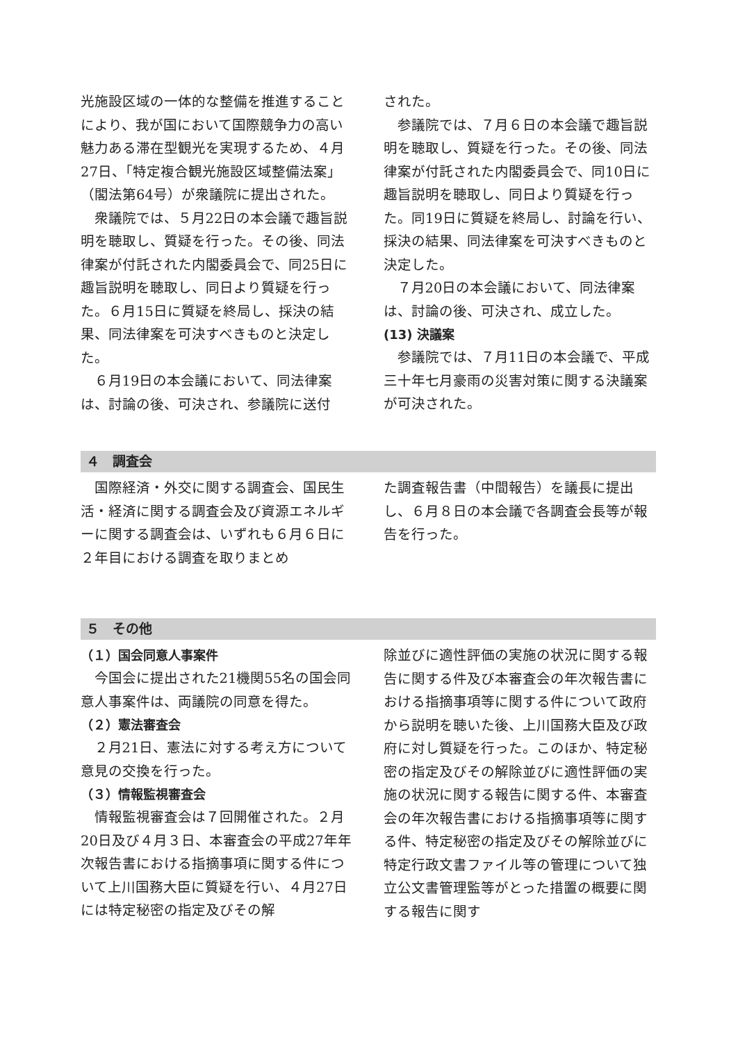光施設区域の一体的な整備を推進することにより、我が国において国際競争力の高い魅力ある滞在型観光を実現するため、４月27日、「特定複合観光施設区域整備法案」（閣法第64号）が衆議院に提出された。
衆議院では、５月22日の本会議で趣旨説明を聴取し、質疑を行った。その後、同法律案が付託された内閣委員会で、同25日に趣旨説明を聴取し、同日より質疑を行った。６月15日に質疑を終局し、採決の結果、同法律案を可決すべきものと決定した。
６月19日の本会議において、同法律案は、討論の後、可決され、参議院に送付
された。
参議院では、７月６日の本会議で趣旨説明を聴取し、質疑を行った。その後、同法律案が付託された内閣委員会で、同10日に趣旨説明を聴取し、同日より質疑を行った。同19日に質疑を終局し、討論を行い、採決の結果、同法律案を可決すべきものと決定した。
７月20日の本会議において、同法律案は、討論の後、可決され、成立した。
(13) 決議案
参議院では、７月11日の本会議で、平成三十年七月豪雨の災害対策に関する決議案が可決された。
４　調査会
国際経済・外交に関する調査会、国民生活・経済に関する調査会及び資源エネルギーに関する調査会は、いずれも６月６日に２年目における調査を取りまとめ
た調査報告書（中間報告）を議長に提出し、６月８日の本会議で各調査会長等が報告を行った。
５　その他
（１）国会同意人事案件
今国会に提出された21機関55名の国会同意人事案件は、両議院の同意を得た。
（２）憲法審査会
２月21日、憲法に対する考え方について意見の交換を行った。
（３）情報監視審査会
情報監視審査会は７回開催された。２月20日及び４月３日、本審査会の平成27年年次報告書における指摘事項に関する件について上川国務大臣に質疑を行い、４月27日には特定秘密の指定及びその解
除並びに適性評価の実施の状況に関する報告に関する件及び本審査会の年次報告書における指摘事項等に関する件について政府から説明を聴いた後、上川国務大臣及び政府に対し質疑を行った。このほか、特定秘密の指定及びその解除並びに適性評価の実施の状況に関する報告に関する件、本審査会の年次報告書における指摘事項等に関する件、特定秘密の指定及びその解除並びに特定行政文書ファイル等の管理について独立公文書管理監等がとった措置の概要に関する報告に関す